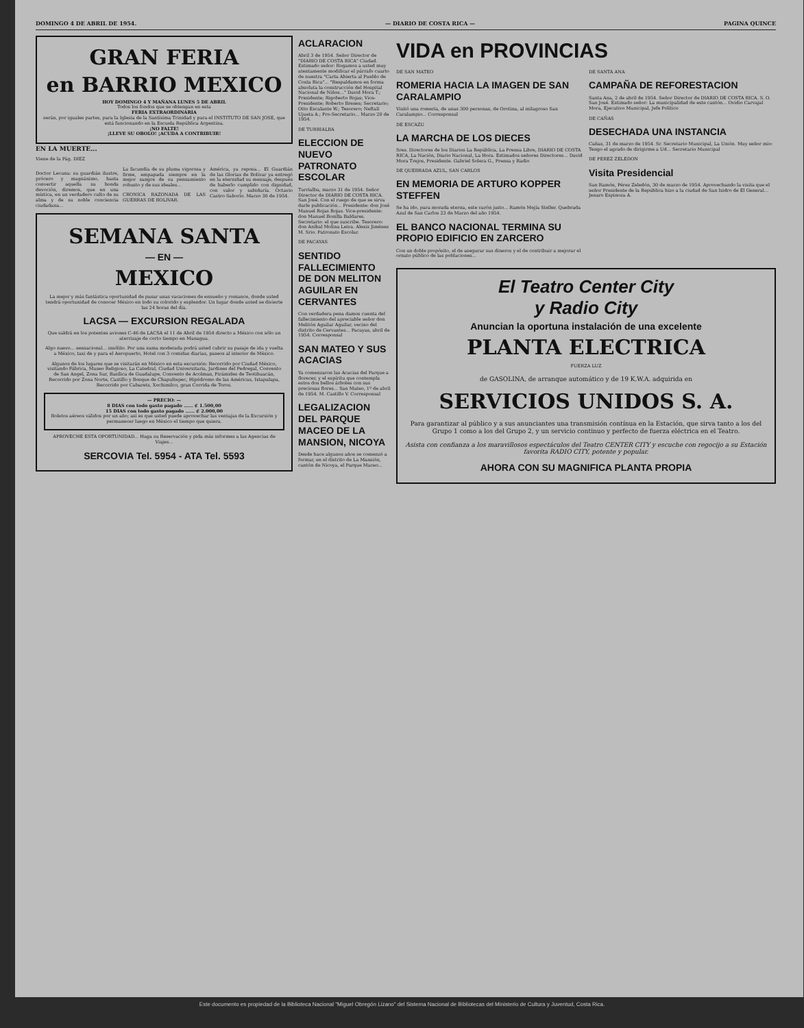DOMINGO 4 DE ABRIL DE 1954. — DIARIO DE COSTA RICA — PAGINA QUINCE
GRAN FERIA
en BARRIO MEXICO
HOY DOMINGO 4 Y MAÑANA LUNES 5 DE ABRIL
Todos los fondos que se obtengan en esta
FERIA EXTRAORDINARIA
serán, por iguales partes, para la Iglesia de la Santísima Trinidad y para el INSTITUTO DE SAN JOSE, que está funcionando en la Escuela República Argentina.
¡NO FALTE!
¡LLEVE SU OBOLO! ¡ACUDA A CONTRIBUIR!
EN LA MUERTE...
Viene de la Pág. DIEZ
Doctor Lecuna: su guardián ilustre, prócero y magnánimo, hasta convertir aquella su honda devoción, diremos, que en una mística, en un verdadero culto de su alma y de su noble conciencia ciudadana...
La facundia de su pluma vigorosa y firme, empapada siempre en la mejor sangre de su pensamiento robusto y de sus ideales...
CRONICA RAZONADA DE LAS GUERRAS DE BOLIVAR.
América, ya reposa... El Guardián de las Glorias de Bolívar ya entregó en la eternidad su mensaje, después de haberlo cumplido con dignidad, con valor y sabiduría. Octavio Castro Saborío. Marzo 30 de 1954.
SEMANA SANTA
— EN —
MEXICO
La mejor y más fantástica oportunidad de pasar unas vacaciones de ensueño y romance, donde usted tendrá oportunidad de conocer México en todo su colorido y esplendor. Un lugar donde usted se divierte las 24 horas del día.
LACSA — EXCURSION REGALADA
Que saldrá en los potentes aviones C-46 de LACSA el 11 de Abril de 1954 directo a México con sólo un aterrizaje de corto tiempo en Managua.
Algo nuevo... sensacional... insólito. Por una suma moderada podrá usted cubrir su pasaje de ida y vuelta a México, taxi de y para el Aeropuerto, Hotel con 3 comidas diarias, paseos al interior de México.
Algunos de los lugares que se visitarán en México en esta excursión: Recorrido por Ciudad México, visitando Fábrica, Museo Religioso, La Catedral, Ciudad Universitaria, Jardines del Pedregal, Convento de San Angel, Zona Sur, Basílica de Guadalupe, Convento de Acolman, Pirámides de Teotihuacán, Recorrido por Zona Norte, Castillo y Bosque de Chapultepec, Hipódromo de las Américas, Ixtapalapa, Recorrido por Cabarets, Xochimilco, gran Corrida de Toros.
— PRECIO: —
8 DIAS con todo gasto pagado ...... ₡ 1.500,00
15 DIAS con todo gasto pagado ...... ₡ 2.000,00
Boletos aéreos válidos por un año; así es que usted puede aprovechar las ventajas de la Excursión y permanecer luego en México el tiempo que quiera.
APROVECHE ESTA OPORTUNIDAD... Haga su Reservación y pida más informes a las Agencias de Viajes...
SERCOVIA Tel. 5954 - ATA Tel. 5593
ACLARACION
Abril 3 de 1954. Señor Director de "DIARIO DE COSTA RICA" Ciudad. Estimado señor: Rogamos a usted muy atentamente modificar el párrafo cuarto de nuestra "Carta Abierta al Pueblo de Costa Rica"... "Respaldamos en forma absoluta la construcción del Hospital Nacional de Niños..." David Mora T.; Presidente; Rigoberto Rojas; Vice-Presidente; Roberto Brenes; Secretario; Otto Escalante W.; Tesorero; Neftalí Ujueta A.; Pro-Secretario... Marzo 20 de 1954.
DE TURRIALBA
ELECCION DE NUEVO PATRONATO ESCOLAR
Turrialba, marzo 31 de 1954. Señor Director de DIARIO DE COSTA RICA. San José. Con el ruego de que se sirva darle publicación... Presidente: don José Manuel Rojas Rojas. Vice-presidente: don Manuel Bonilla Baldares. Secretario: el que suscribe. Tesorero: don Aníbal Molina Leiva. Alexis Jiménez M. Srio. Patronato Escolar.
DE PACAYAS
SENTIDO FALLECIMIENTO DE DON MELITON AGUILAR EN CERVANTES
Con verdadera pena damos cuenta del fallecimiento del apreciable señor don Melitón Aguilar Aguilar, vecino del distrito de Cervantes... Pacayas, abril de 1954. Corresponsal
SAN MATEO Y SUS ACACIAS
Ya comenzaron las Acacias del Parque a florecer, y el espíritu que contempla estos dos bellos árboles con sus preciosas flores... San Mateo, 1º de abril de 1954. M. Castillo V. Corresponsal
LEGALIZACION DEL PARQUE MACEO DE LA MANSION, NICOYA
Desde hace algunos años se comenzó a formar, en el distrito de La Mansión, cantón de Nicoya, el Parque Maceo...
VIDA en PROVINCIAS
DE SAN MATEO
ROMERIA HACIA LA IMAGEN DE SAN CARALAMPIO
Visitó una romería, de unas 300 personas, de Orotina, al milagroso San Caralampio... Corresponsal
DE ESCAZU
LA MARCHA DE LOS DIECES
Sres. Directores de los Diarios La República, La Prensa Libre, DIARIO DE COSTA RICA, La Nación, Diario Nacional, La Hora. Estimados señores Directores... David Mora Trejos, Presidente. Gabriel Solera G., Prensa y Radio
DE QUEBRADA AZUL, SAN CARLOS
EN MEMORIA DE ARTURO KOPPER STEFFEN
Se ha ido, para morada eterna, este varón justo... Ramón Mejía Steller. Quebrada Azul de San Carlos 23 de Marzo del año 1954.
EL BANCO NACIONAL TERMINA SU PROPIO EDIFICIO EN ZARCERO
Con un doble propósito, el de asegurar sus dineros y el de contribuir a mejorar el ornato público de las poblaciones...
DE SANTA ANA
CAMPAÑA DE REFORESTACION
Santa Ana, 2 de abril de 1954. Señor Director de DIARIO DE COSTA RICA. S. O. San José. Estimado señor: La municipalidad de este cantón... Ovidio Carvajal Mora, Ejecutivo Municipal, Jefe Político
DE CAÑAS
DESECHADA UNA INSTANCIA
Cañas, 31 de marzo de 1954. Sr. Secretario Municipal, La Unión. Muy señor mío: Tengo el agrado de dirigirme a Ud... Secretario Municipal
DE PEREZ ZELEDON
Visita Presidencial
San Ramón, Pérez Zeledón, 30 de marzo de 1954. Aprovechando la visita que el señor Presidente de la República hizo a la ciudad de San Isidro de El General... Jenaro Espinoza A.
El Teatro Center City
y Radio City
Anuncian la oportuna instalación de una excelente
PLANTA ELECTRICA
FUERZA LUZ
de GASOLINA, de arranque automático y de 19 K.W.A. adquirida en
SERVICIOS UNIDOS S. A.
Para garantizar al público y a sus anunciantes una transmisión contínua en la Estación, que sirva tanto a los del Grupo 1 como a los del Grupo 2, y un servicio continuo y perfecto de fuerza eléctrica en el Teatro.
Asista con confianza a los maravillosos espectáculos del Teatro CENTER CITY y escuche con regocijo a su Estación favorita RADIO CITY, potente y popular.
AHORA CON SU MAGNIFICA PLANTA PROPIA
Este documento es propiedad de la Biblioteca Nacional "Miguel Obregón Lizano" del Sistema Nacional de Bibliotecas del Ministerio de Cultura y Juventud, Costa Rica.